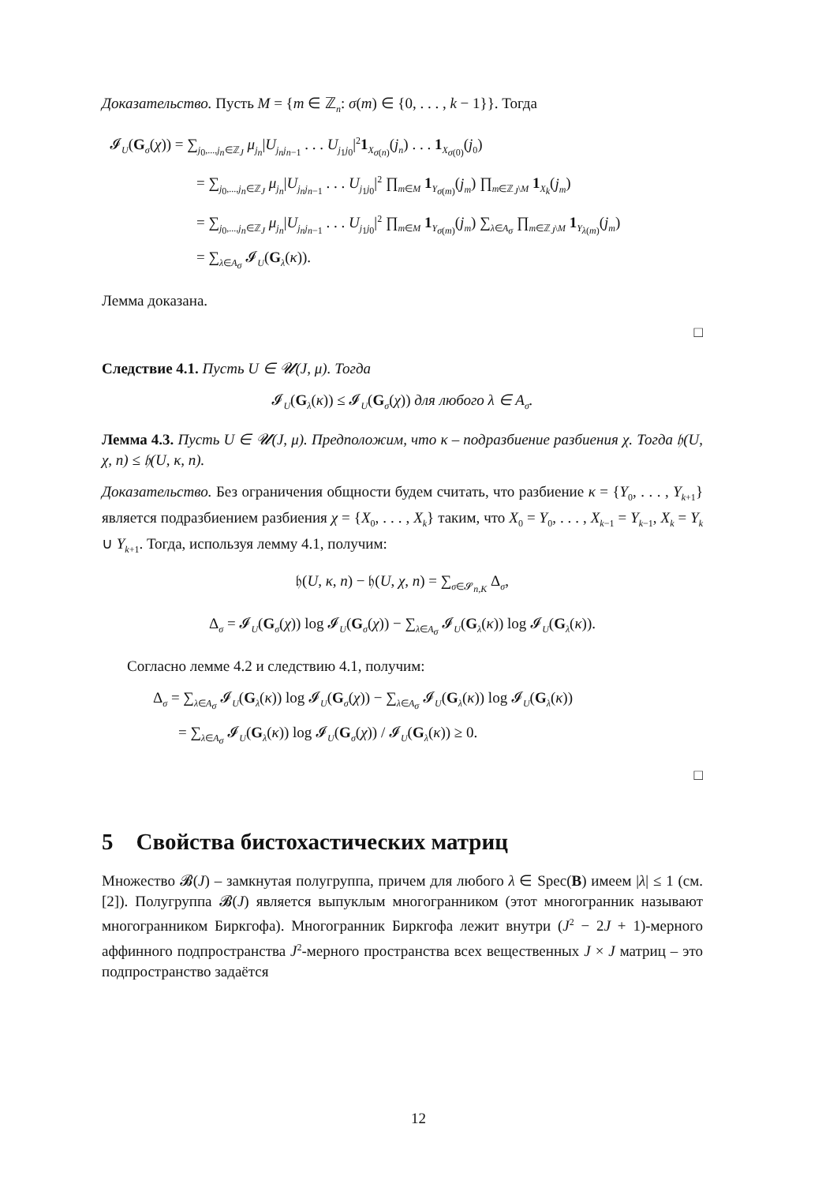Доказательство. Пусть M = {m ∈ ℤ<sub>n</sub>: σ(m) ∈ {0, . . . , k − 1}}. Тогда
𝓘<sub>U</sub>(G<sub>σ</sub>(χ)) = ∑<sub>j<sub>0</sub>,...,j<sub>n</sub>∈ℤ<sub>J</sub></sub> μ<sub>j<sub>n</sub></sub>|U<sub>j<sub>n</sub>j<sub>n−1</sub></sub> . . . U<sub>j<sub>1</sub>j<sub>0</sub></sub>|<sup>2</sup>1<sub>X<sub>σ(n)</sub></sub>(j<sub>n</sub>) . . . 1<sub>X<sub>σ(0)</sub></sub>(j<sub>0</sub>)
= ∑<sub>j<sub>0</sub>,...,j<sub>n</sub>∈ℤ<sub>J</sub></sub> μ<sub>j<sub>n</sub></sub>|U<sub>j<sub>n</sub>j<sub>n−1</sub></sub> . . . U<sub>j<sub>1</sub>j<sub>0</sub></sub>|<sup>2</sup> ∏<sub>m∈M</sub> 1<sub>Y<sub>σ(m)</sub></sub>(j<sub>m</sub>) ∏<sub>m∈ℤ<sub>J</sub>\M</sub> 1<sub>X<sub>k</sub></sub>(j<sub>m</sub>)
= ∑<sub>j<sub>0</sub>,...,j<sub>n</sub>∈ℤ<sub>J</sub></sub> μ<sub>j<sub>n</sub></sub>|U<sub>j<sub>n</sub>j<sub>n−1</sub></sub> . . . U<sub>j<sub>1</sub>j<sub>0</sub></sub>|<sup>2</sup> ∏<sub>m∈M</sub> 1<sub>Y<sub>σ(m)</sub></sub>(j<sub>m</sub>) ∑<sub>λ∈A<sub>σ</sub></sub> ∏<sub>m∈ℤ<sub>J</sub>\M</sub> 1<sub>Y<sub>λ(m)</sub></sub>(j<sub>m</sub>)
= ∑<sub>λ∈A<sub>σ</sub></sub> 𝓘<sub>U</sub>(G<sub>λ</sub>(κ)).
Лемма доказана.
□
Следствие 4.1. Пусть U ∈ 𝓤(J, μ). Тогда
𝓘<sub>U</sub>(G<sub>λ</sub>(κ)) ≤ 𝓘<sub>U</sub>(G<sub>σ</sub>(χ)) для любого λ ∈ A<sub>σ</sub>.
Лемма 4.3. Пусть U ∈ 𝓤(J, μ). Предположим, что κ – подразбиение разбиения χ. Тогда 𝔥(U, χ, n) ≤ 𝔥(U, κ, n).
Доказательство. Без ограничения общности будем считать, что разбиение κ = {Y<sub>0</sub>, . . . , Y<sub>k+1</sub>} является подразбиением разбиения χ = {X<sub>0</sub>, . . . , X<sub>k</sub>} таким, что X<sub>0</sub> = Y<sub>0</sub>, . . . , X<sub>k−1</sub> = Y<sub>k−1</sub>, X<sub>k</sub> = Y<sub>k</sub> ∪ Y<sub>k+1</sub>. Тогда, используя лемму 4.1, получим:
𝔥(U, κ, n) − 𝔥(U, χ, n) = ∑<sub>σ∈𝓢<sub>n,K</sub></sub> Δ<sub>σ</sub>,
Δ<sub>σ</sub> = 𝓘<sub>U</sub>(G<sub>σ</sub>(χ)) log 𝓘<sub>U</sub>(G<sub>σ</sub>(χ)) − ∑<sub>λ∈A<sub>σ</sub></sub> 𝓘<sub>U</sub>(G<sub>λ</sub>(κ)) log 𝓘<sub>U</sub>(G<sub>λ</sub>(κ)).
Согласно лемме 4.2 и следствию 4.1, получим:
Δ<sub>σ</sub> = ∑<sub>λ∈A<sub>σ</sub></sub> 𝓘<sub>U</sub>(G<sub>λ</sub>(κ)) log 𝓘<sub>U</sub>(G<sub>σ</sub>(χ)) − ∑<sub>λ∈A<sub>σ</sub></sub> 𝓘<sub>U</sub>(G<sub>λ</sub>(κ)) log 𝓘<sub>U</sub>(G<sub>λ</sub>(κ))
= ∑<sub>λ∈A<sub>σ</sub></sub> 𝓘<sub>U</sub>(G<sub>λ</sub>(κ)) log 𝓘<sub>U</sub>(G<sub>σ</sub>(χ)) / 𝓘<sub>U</sub>(G<sub>λ</sub>(κ)) ≥ 0.
□
5 Свойства бистохастических матриц
Множество 𝓑(J) – замкнутая полугруппа, причем для любого λ ∈ Spec(B) имеем |λ| ≤ 1 (см. [2]). Полугруппа 𝓑(J) является выпуклым многогранником (этот многогранник называют многогранником Биркгофа). Многогранник Биркгофа лежит внутри (J<sup>2</sup> − 2J + 1)-мерного аффинного подпространства J<sup>2</sup>-мерного пространства всех вещественных J × J матриц – это подпространство задаётся
12